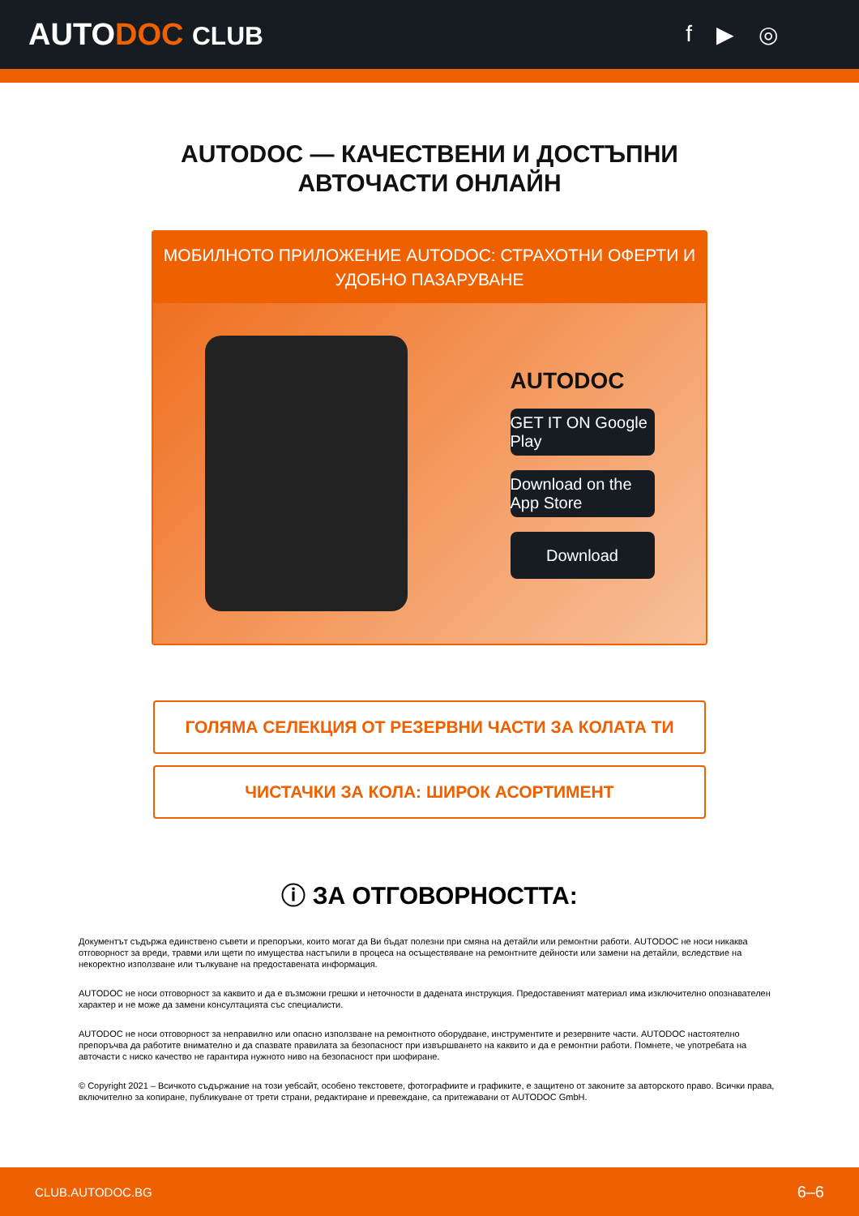AUTODOC CLUB f ▶ ◎
AUTODOC — КАЧЕСТВЕНИ И ДОСТЪПНИ
АВТОЧАСТИ ОНЛАЙН
МОБИЛНОТО ПРИЛОЖЕНИЕ AUTODOC: СТРАХОТНИ ОФЕРТИ И УДОБНО ПАЗАРУВАНЕ
AUTODOC
GET IT ON Google Play
Download on the App Store
Download
ГОЛЯМА СЕЛЕКЦИЯ ОТ РЕЗЕРВНИ ЧАСТИ ЗА КОЛАТА ТИ
ЧИСТАЧКИ ЗА КОЛА: ШИРОК АСОРТИМЕНТ
ⓘ ЗА ОТГОВОРНОСТТА:
Документът съдържа единствено съвети и препоръки, които могат да Ви бъдат полезни при смяна на детайли или ремонтни работи. AUTODOC не носи никаква отговорност за вреди, травми или щети по имущества настъпили в процеса на осъществяване на ремонтните дейности или замени на детайли, вследствие на некоректно използване или тълкуване на предоставената информация.
AUTODOC не носи отговорност за каквито и да е възможни грешки и неточности в дадената инструкция. Предоставеният материал има изключително опознавателен характер и не може да замени консултацията със специалисти.
AUTODOC не носи отговорност за неправилно или опасно използване на ремонтното оборудване, инструментите и резервните части. AUTODOC настоятелно препоръчва да работите внимателно и да спазвате правилата за безопасност при извършването на каквито и да е ремонтни работи. Помнете, че употребата на авточасти с ниско качество не гарантира нужното ниво на безопасност при шофиране.
© Copyright 2021 – Всичкото съдържание на този уебсайт, особено текстовете, фотографиите и графиките, е защитено от законите за авторското право. Всички права, включително за копиране, публикуване от трети страни, редактиране и превеждане, са притежавани от AUTODOC GmbH.
CLUB.AUTODOC.BG 6–6